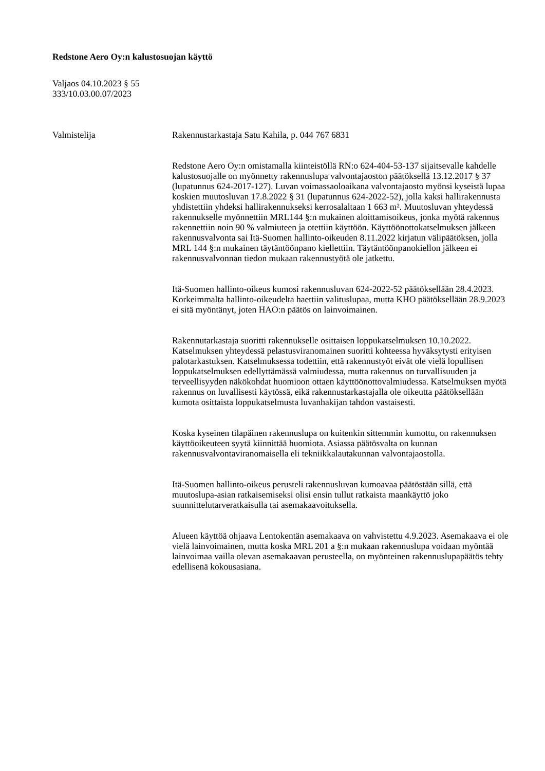Redstone Aero Oy:n kalustosuojan käyttö
Valjaos 04.10.2023 § 55
333/10.03.00.07/2023
Valmistelija Rakennustarkastaja Satu Kahila, p. 044 767 6831
Redstone Aero Oy:n omistamalla kiinteistöllä RN:o 624-404-53-137 sijaitsevalle kahdelle kalustosuojalle on myönnetty rakennuslupa valvontajaoston päätöksellä 13.12.2017 § 37 (lupatunnus 624-2017-127). Luvan voimassaoloaikana valvontajaosto myönsi kyseistä lupaa koskien muutosluvan 17.8.2022 § 31 (lupatunnus 624-2022-52), jolla kaksi hallirakennusta yhdistettiin yhdeksi hallirakennukseksi kerrosalaltaan 1 663 m². Muutosluvan yhteydessä rakennukselle myönnettiin MRL144 §:n mukainen aloittamisoikeus, jonka myötä rakennus rakennettiin noin 90 % valmiuteen ja otettiin käyttöön. Käyttöönottokatselmuksen jälkeen rakennusvalvonta sai Itä-Suomen hallinto-oikeuden 8.11.2022 kirjatun välipäätöksen, jolla MRL 144 §:n mukainen täytäntöönpano kiellettiin. Täytäntöönpanokiellon jälkeen ei rakennusvalvonnan tiedon mukaan rakennustyötä ole jatkettu.
Itä-Suomen hallinto-oikeus kumosi rakennusluvan 624-2022-52 päätöksellään 28.4.2023. Korkeimmalta hallinto-oikeudelta haettiin valituslupaa, mutta KHO päätöksellään 28.9.2023 ei sitä myöntänyt, joten HAO:n päätös on lainvoimainen.
Rakennutarkastaja suoritti rakennukselle osittaisen loppukatselmuksen 10.10.2022. Katselmuksen yhteydessä pelastusviranomainen suoritti kohteessa hyväksytysti erityisen palotarkastuksen. Katselmuksessa todettiin, että rakennustyöt eivät ole vielä lopullisen loppukatselmuksen edellyttämässä valmiudessa, mutta rakennus on turvallisuuden ja terveellisyyden näkökohdat huomioon ottaen käyttöönottovalmiudessa. Katselmuksen myötä rakennus on luvallisesti käytössä, eikä rakennustarkastajalla ole oikeutta päätöksellään kumota osittaista loppukatselmusta luvanhakijan tahdon vastaisesti.
Koska kyseinen tilapäinen rakennuslupa on kuitenkin sittemmin kumottu, on rakennuksen käyttöoikeuteen syytä kiinnittää huomiota. Asiassa päätösvalta on kunnan rakennusvalvontaviranomaisella eli tekniikkalautakunnan valvontajaostolla.
Itä-Suomen hallinto-oikeus perusteli rakennusluvan kumoavaa päätöstään sillä, että muutoslupa-asian ratkaisemiseksi olisi ensin tullut ratkaista maankäyttö joko suunnittelutarveratkaisulla tai asemakaavoituksella.
Alueen käyttöä ohjaava Lentokentän asemakaava on vahvistettu 4.9.2023. Asemakaava ei ole vielä lainvoimainen, mutta koska MRL 201 a §:n mukaan rakennuslupa voidaan myöntää lainvoimaa vailla olevan asemakaavan perusteella, on myönteinen rakennuslupapäätös tehty edellisenä kokousasiana.